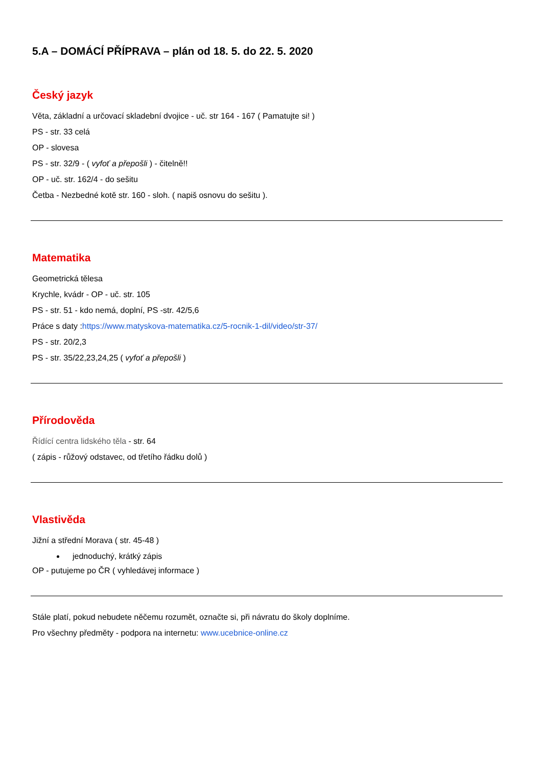5.A – DOMÁCÍ PŘÍPRAVA – plán od 18. 5. do 22. 5. 2020
Český jazyk
Věta, základní a určovací skladební dvojice - uč. str 164 - 167 ( Pamatujte si! )
PS - str. 33 celá
OP - slovesa
PS - str. 32/9 - ( vyfoť a přepošli ) - čitelně!!
OP - uč. str. 162/4 - do sešitu
Četba - Nezbedné kotě str. 160 - sloh. ( napiš osnovu do sešitu ).
Matematika
Geometrická tělesa
Krychle, kvádr - OP - uč. str. 105
PS - str. 51 - kdo nemá, doplní, PS -str. 42/5,6
Práce s daty :https://www.matyskova-matematika.cz/5-rocnik-1-dil/video/str-37/
PS - str. 20/2,3
PS - str. 35/22,23,24,25 ( vyfoť a přepošli )
Přírodověda
Řídící centra lidského těla - str. 64
( zápis - růžový odstavec, od třetího řádku dolů )
Vlastivěda
Jižní a střední Morava ( str. 45-48 )
jednoduchý, krátký zápis
OP - putujeme po ČR ( vyhledávej informace )
Stále platí, pokud nebudete něčemu rozumět, označte si, při návratu do školy doplníme.
Pro všechny předměty - podpora na internetu: www.ucebnice-online.cz